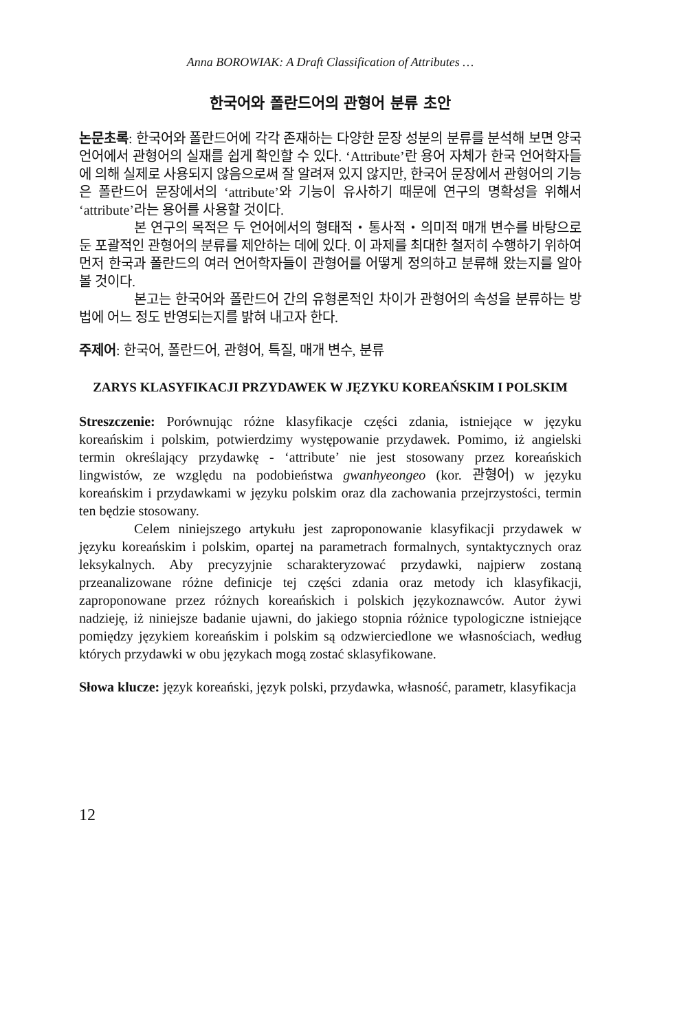Anna BOROWIAK: A Draft Classification of Attributes …
한국어와 폴란드어의 관형어 분류 초안
논문초록: 한국어와 폴란드어에 각각 존재하는 다양한 문장 성분의 분류를 분석해 보면 양국 언어에서 관형어의 실재를 쉽게 확인할 수 있다. ‘Attribute’란 용어 자체가 한국 언어학자들에 의해 실제로 사용되지 않음으로써 잘 알려져 있지 않지만, 한국어 문장에서 관형어의 기능은 폴란드어 문장에서의 ‘attribute’와 기능이 유사하기 때문에 연구의 명확성을 위해서 ‘attribute’라는 용어를 사용할 것이다.
본 연구의 목적은 두 언어에서의 형태적・통사적・의미적 매개 변수를 바탕으로 둔 포괄적인 관형어의 분류를 제안하는 데에 있다. 이 과제를 최대한 철저히 수행하기 위하여 먼저 한국과 폴란드의 여러 언어학자들이 관형어를 어떻게 정의하고 분류해 왔는지를 알아볼 것이다.
본고는 한국어와 폴란드어 간의 유형론적인 차이가 관형어의 속성을 분류하는 방법에 어느 정도 반영되는지를 밝혀 내고자 한다.
주제어: 한국어, 폴란드어, 관형어, 특질, 매개 변수, 분류
ZARYS KLASYFIKACJI PRZYDAWEK W JĘZYKU KOREAŃSKIM I POLSKIM
Streszczenie: Porównując różne klasyfikacje części zdania, istniejące w języku koreańskim i polskim, potwierdzimy występowanie przydawek. Pomimo, iż angielski termin określający przydawkę - ‘attribute’ nie jest stosowany przez koreańskich lingwistów, ze względu na podobieństwa gwanhyeongeo (kor. 관형어) w języku koreańskim i przydawkami w języku polskim oraz dla zachowania przejrzystości, termin ten będzie stosowany.
Celem niniejszego artykułu jest zaproponowanie klasyfikacji przydawek w języku koreańskim i polskim, opartej na parametrach formalnych, syntaktycznych oraz leksykalnych. Aby precyzyjnie scharakteryzować przydawki, najpierw zostaną przeanalizowane różne definicje tej części zdania oraz metody ich klasyfikacji, zaproponowane przez różnych koreańskich i polskich językoznawców. Autor żywi nadzieję, iż niniejsze badanie ujawni, do jakiego stopnia różnice typologiczne istniejące pomiędzy językiem koreańskim i polskim są odzwierciedlone we własnościach, według których przydawki w obu językach mogą zostać sklasyfikowane.
Słowa klucze: język koreański, język polski, przydawka, własność, parametr, klasyfikacja
12